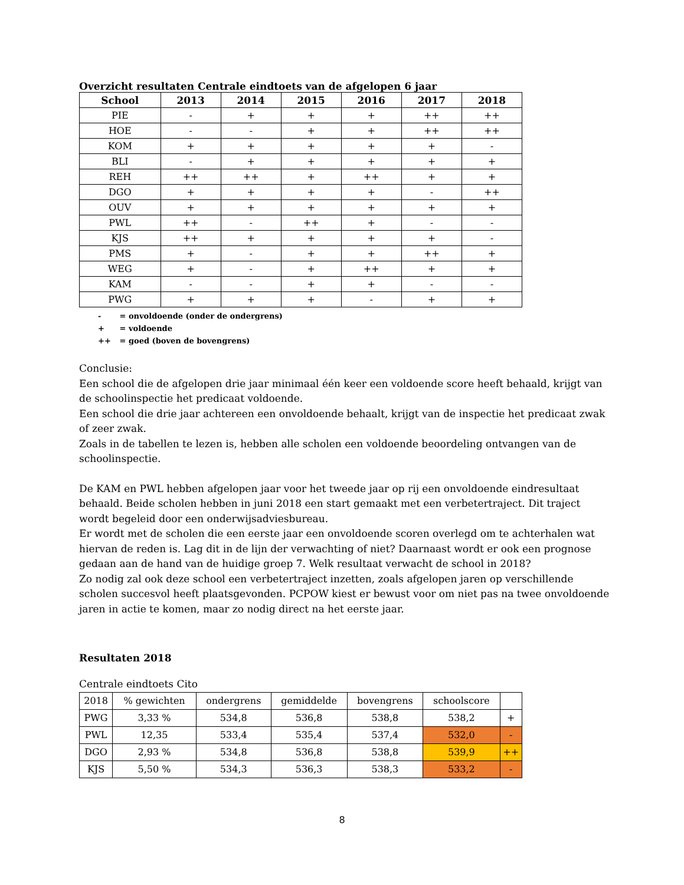Overzicht resultaten Centrale eindtoets van de afgelopen 6 jaar
| School | 2013 | 2014 | 2015 | 2016 | 2017 | 2018 |
| --- | --- | --- | --- | --- | --- | --- |
| PIE | - | + | + | + | ++ | ++ |
| HOE | - | - | + | + | ++ | ++ |
| KOM | + | + | + | + | + | - |
| BLI | - | + | + | + | + | + |
| REH | ++ | ++ | + | ++ | + | + |
| DGO | + | + | + | + | - | ++ |
| OUV | + | + | + | + | + | + |
| PWL | ++ | - | ++ | + | - | - |
| KJS | ++ | + | + | + | + | - |
| PMS | + | - | + | + | ++ | + |
| WEG | + | - | + | ++ | + | + |
| KAM | - | - | + | + | - | - |
| PWG | + | + | + | - | + | + |
- = onvoldoende (onder de ondergrens)
+ = voldoende
++ = goed (boven de bovengrens)
Conclusie:
Een school die de afgelopen drie jaar minimaal één keer een voldoende score heeft behaald, krijgt van de schoolinspectie het predicaat voldoende.
Een school die drie jaar achtereen een onvoldoende behaalt, krijgt van de inspectie het predicaat zwak of zeer zwak.
Zoals in de tabellen te lezen is, hebben alle scholen een voldoende beoordeling ontvangen van de schoolinspectie.
De KAM en PWL hebben afgelopen jaar voor het tweede jaar op rij een onvoldoende eindresultaat behaald. Beide scholen hebben in juni 2018 een start gemaakt met een verbetertraject. Dit traject wordt begeleid door een onderwijsadviesbureau.
Er wordt met de scholen die een eerste jaar een onvoldoende scoren overlegd om te achterhalen wat hiervan de reden is. Lag dit in de lijn der verwachting of niet? Daarnaast wordt er ook een prognose gedaan aan de hand van de huidige groep 7. Welk resultaat verwacht de school in 2018?
Zo nodig zal ook deze school een verbetertraject inzetten, zoals afgelopen jaren op verschillende scholen succesvol heeft plaatsgevonden. PCPOW kiest er bewust voor om niet pas na twee onvoldoende jaren in actie te komen, maar zo nodig direct na het eerste jaar.
Resultaten 2018
Centrale eindtoets Cito
| 2018 | % gewichten | ondergrens | gemiddelde | bovengrens | schoolscore | |
| PWG | 3,33 % | 534,8 | 536,8 | 538,8 | 538,2 | + |
| PWL | 12,35 | 533,4 | 535,4 | 537,4 | 532,0 | - |
| DGO | 2,93 % | 534,8 | 536,8 | 538,8 | 539,9 | ++ |
| KJS | 5,50 % | 534,3 | 536,3 | 538,3 | 533,2 | - |
8